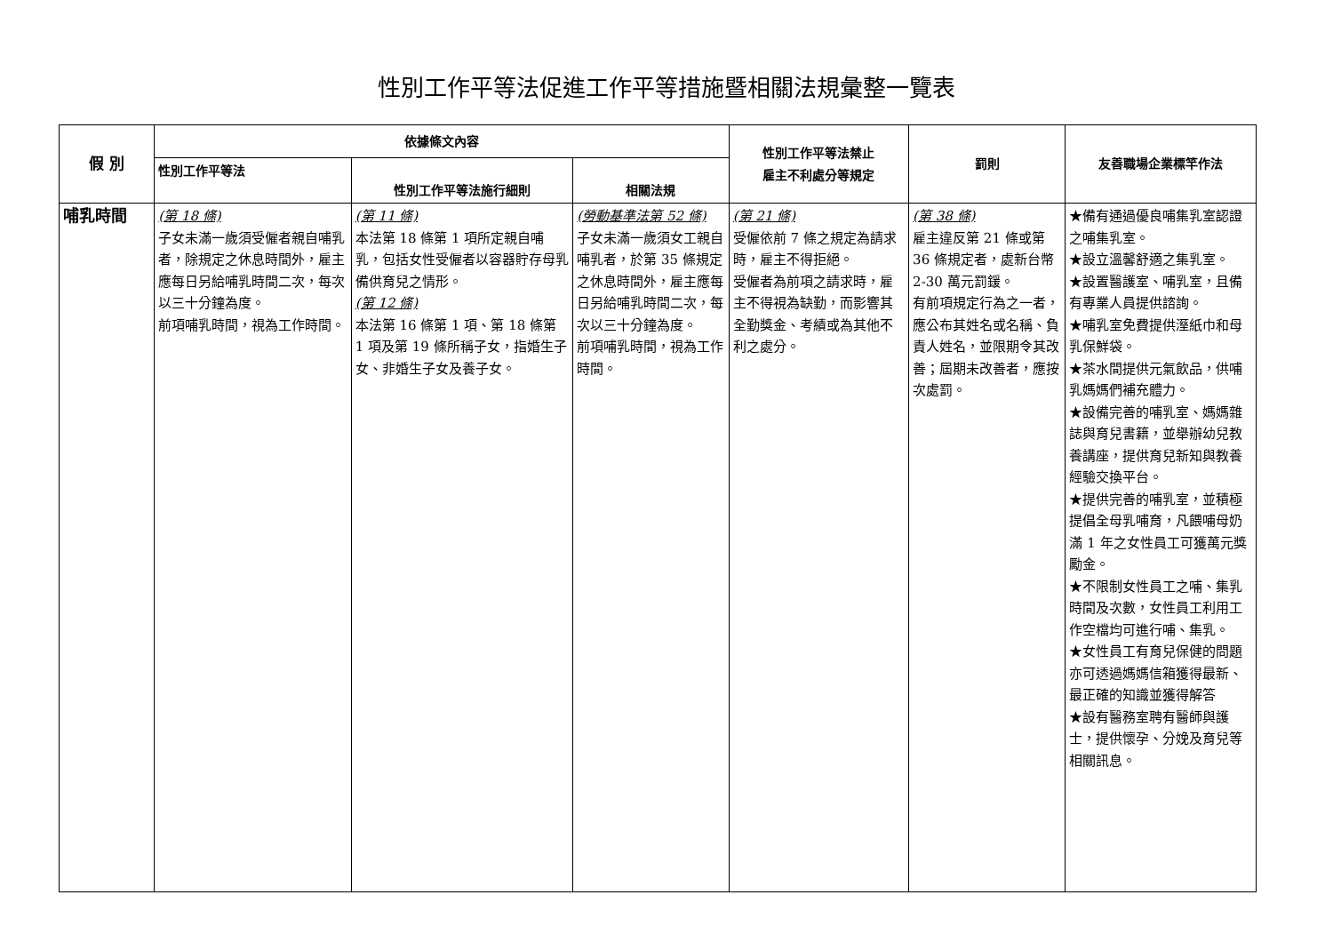性別工作平等法促進工作平等措施暨相關法規彙整一覽表
| 假 別 | 依據條文內容 | | | 性別工作平等法禁止 雇主不利處分等規定 | 罰則 | 友善職場企業標竿作法 |
| --- | --- | --- | --- | --- | --- | --- |
| | 性別工作平等法 | 性別工作平等法施行細則 | 相關法規 | | | |
| 哺乳時間 | (第 18 條) 子女未滿一歲須受僱者親自哺乳者，除規定之休息時間外，雇主應每日另給哺乳時間二次，每次以三十分鐘為度。 前項哺乳時間，視為工作時間。 | (第 11 條) 本法第 18 條第 1 項所定親自哺乳，包括女性受僱者以容器貯存母乳備供育兒之情形。 (第 12 條) 本法第 16 條第 1 項、第 18 條第 1 項及第 19 條所稱子女，指婚生子女、非婚生子女及養子女。 | (勞動基準法第 52 條) 子女未滿一歲須女工親自哺乳者，於第 35 條規定之休息時間外，雇主應每日另給哺乳時間二次，每次以三十分鐘為度。 前項哺乳時間，視為工作時間。 | (第 21 條) 受僱依前 7 條之規定為請求時，雇主不得拒絕。 受僱者為前項之請求時，雇主不得視為缺勤，而影響其全勤獎金、考績或為其他不利之處分。 | (第 38 條) 雇主違反第 21 條或第 36 條規定者，處新台幣 2-30 萬元罰鍰。 有前項規定行為之一者，應公布其姓名或名稱、負責人姓名，並限期令其改善；屆期未改善者，應按次處罰。 | ★備有通過優良哺集乳室認證之哺集乳室。 ★設立溫馨舒適之集乳室。 ★設置醫護室、哺乳室，且備有專業人員提供諮詢。 ★哺乳室免費提供溼紙巾和母乳保鮮袋。 ★茶水間提供元氣飲品，供哺乳媽媽們補充體力。 ★設備完善的哺乳室、媽媽雜誌與育兒書籍，並舉辦幼兒教養講座，提供育兒新知與教養經驗交換平台。 ★提供完善的哺乳室，並積極提倡全母乳哺育，凡餵哺母奶滿 1 年之女性員工可獲萬元獎勵金。 ★不限制女性員工之哺、集乳時間及次數，女性員工利用工作空檔均可進行哺、集乳。 ★女性員工有育兒保健的問題亦可透過媽媽信箱獲得最新、最正確的知識並獲得解答 ★設有醫務室聘有醫師與護士，提供懷孕、分娩及育兒等相關訊息。 |